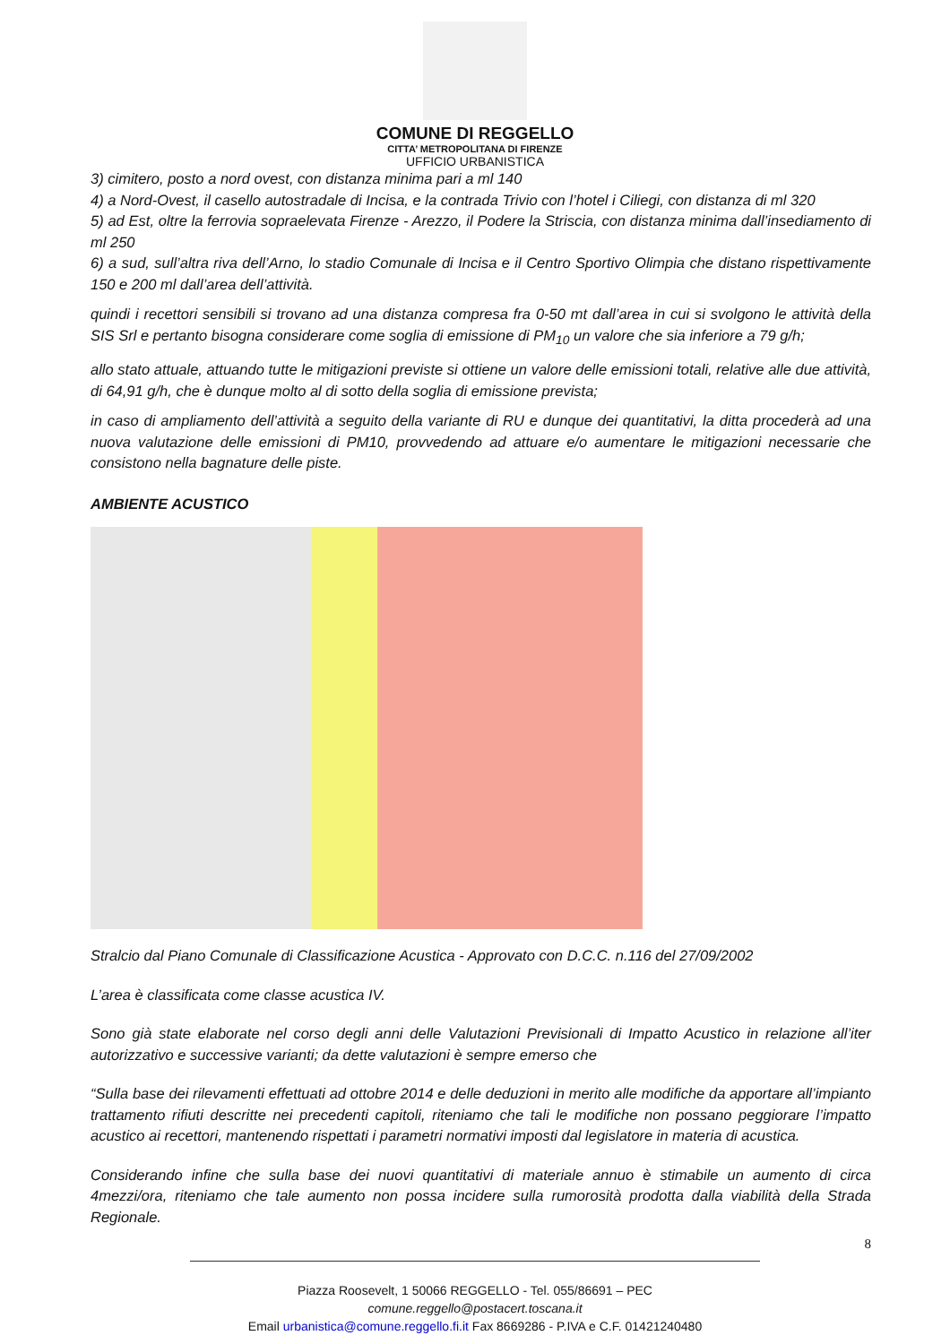COMUNE DI REGGELLO
CITTA’ METROPOLITANA DI FIRENZE
UFFICIO URBANISTICA
3) cimitero, posto a nord ovest, con distanza minima pari a ml 140
4) a Nord-Ovest, il casello autostradale di Incisa, e la contrada Trivio con l’hotel i Ciliegi, con distanza di ml 320
5) ad Est, oltre la ferrovia sopraelevata Firenze - Arezzo, il Podere la Striscia, con distanza minima dall’insediamento di ml 250
6) a sud, sull’altra riva dell’Arno, lo stadio Comunale di Incisa e il Centro Sportivo Olimpia che distano rispettivamente 150 e 200 ml dall’area dell’attività.
quindi i recettori sensibili si trovano ad una distanza compresa fra 0-50 mt dall’area in cui si svolgono le attività della SIS Srl e pertanto bisogna considerare come soglia di emissione di PM<sub>10</sub> un valore che sia inferiore a 79 g/h;
allo stato attuale, attuando tutte le mitigazioni previste si ottiene un valore delle emissioni totali, relative alle due attività, di 64,91 g/h, che è dunque molto al di sotto della soglia di emissione prevista;
in caso di ampliamento dell’attività a seguito della variante di RU e dunque dei quantitativi, la ditta procederà ad una nuova valutazione delle emissioni di PM10, provvedendo ad attuare e/o aumentare le mitigazioni necessarie che consistono nella bagnature delle piste.
AMBIENTE ACUSTICO
Stralcio dal Piano Comunale di Classificazione Acustica - Approvato con D.C.C. n.116 del 27/09/2002
L’area è classificata come classe acustica IV.
Sono già state elaborate nel corso degli anni delle Valutazioni Previsionali di Impatto Acustico in relazione all’iter autorizzativo e successive varianti; da dette valutazioni è sempre emerso che
“Sulla base dei rilevamenti effettuati ad ottobre 2014 e delle deduzioni in merito alle modifiche da apportare all’impianto trattamento rifiuti descritte nei precedenti capitoli, riteniamo che tali le modifiche non possano peggiorare l’impatto acustico ai recettori, mantenendo rispettati i parametri normativi imposti dal legislatore in materia di acustica.
Considerando infine che sulla base dei nuovi quantitativi di materiale annuo è stimabile un aumento di circa 4mezzi/ora, riteniamo che tale aumento non possa incidere sulla rumorosità prodotta dalla viabilità della Strada Regionale.
8
Piazza Roosevelt, 1 50066 REGGELLO - Tel. 055/86691 – PEC comune.reggello@postacert.toscana.it
Email urbanistica@comune.reggello.fi.it Fax 8669286 - P.IVA e C.F. 01421240480